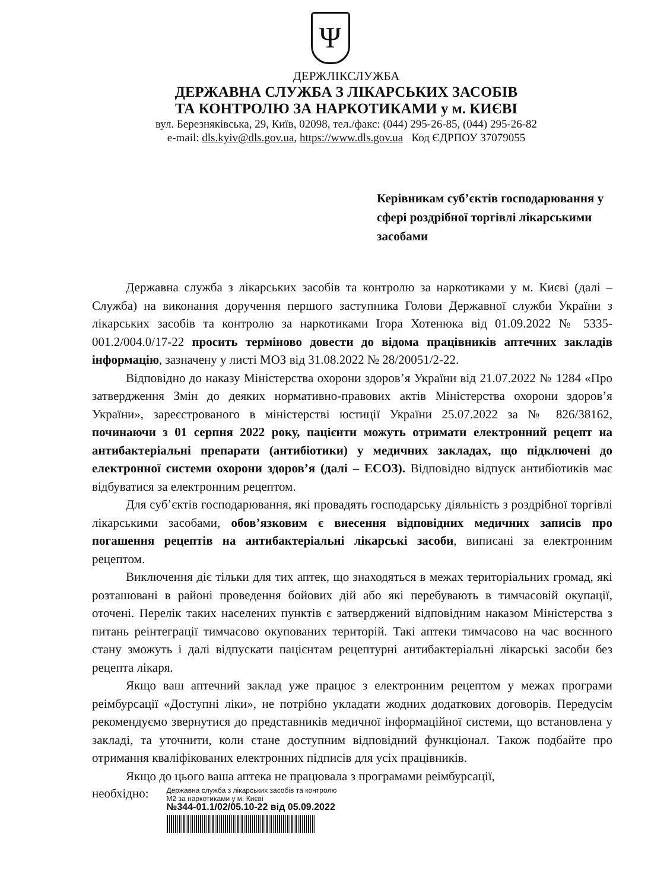Ψ
ДЕРЖЛІКСЛУЖБА
ДЕРЖАВНА СЛУЖБА З ЛІКАРСЬКИХ ЗАСОБІВ
ТА КОНТРОЛЮ ЗА НАРКОТИКАМИ у м. КИЄВІ
вул. Березняківська, 29, Київ, 02098, тел./факс: (044) 295-26-85, (044) 295-26-82
e-mail: dls.kyiv@dls.gov.ua, https://www.dls.gov.ua Код ЄДРПОУ 37079055
Керівникам суб’єктів господарювання у сфері роздрібної торгівлі лікарськими засобами
Державна служба з лікарських засобів та контролю за наркотиками у м. Києві (далі – Служба) на виконання доручення першого заступника Голови Державної служби України з лікарських засобів та контролю за наркотиками Ігора Хотенюка від 01.09.2022 № 5335-001.2/004.0/17-22 просить терміново довести до відома працівників аптечних закладів інформацію, зазначену у листі МОЗ від 31.08.2022 № 28/20051/2-22.
Відповідно до наказу Міністерства охорони здоров’я України від 21.07.2022 № 1284 «Про затвердження Змін до деяких нормативно-правових актів Міністерства охорони здоров’я України», зареєстрованого в міністерстві юстиції України 25.07.2022 за № 826/38162, починаючи з 01 серпня 2022 року, пацієнти можуть отримати електронний рецепт на антибактеріальні препарати (антибіотики) у медичних закладах, що підключені до електронної системи охорони здоров’я (далі – ЕСОЗ). Відповідно відпуск антибіотиків має відбуватися за електронним рецептом.
Для суб’єктів господарювання, які провадять господарську діяльність з роздрібної торгівлі лікарськими засобами, обов’язковим є внесення відповідних медичних записів про погашення рецептів на антибактеріальні лікарські засоби, виписані за електронним рецептом.
Виключення діє тільки для тих аптек, що знаходяться в межах територіальних громад, які розташовані в районі проведення бойових дій або які перебувають в тимчасовій окупації, оточені. Перелік таких населених пунктів є затверджений відповідним наказом Міністерства з питань реінтеграції тимчасово окупованих територій. Такі аптеки тимчасово на час воєнного стану зможуть і далі відпускати пацієнтам рецептурні антибактеріальні лікарські засоби без рецепта лікаря.
Якщо ваш аптечний заклад уже працює з електронним рецептом у межах програми реімбурсації «Доступні ліки», не потрібно укладати жодних додаткових договорів. Передусім рекомендуємо звернутися до представників медичної інформаційної системи, що встановлена у закладі, та уточнити, коли стане доступним відповідний функціонал. Також подбайте про отримання кваліфікованих електронних підписів для усіх працівників.
Якщо до цього ваша аптека не працювала з програмами реімбурсації,
необхідно:
Державна служба з лікарських засобів та контролю
M2 за наркотиками у м. Києві
№344-01.1/02/05.10-22 від 05.09.2022